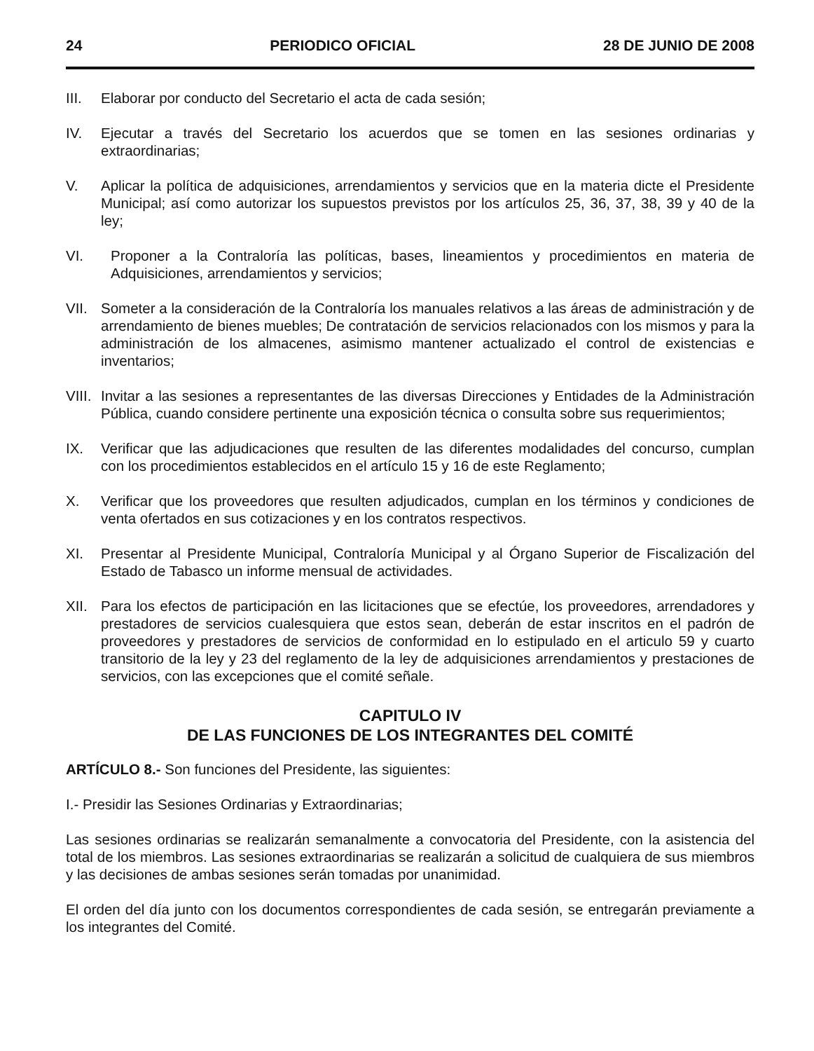24 PERIODICO OFICIAL 28 DE JUNIO DE 2008
III. Elaborar por conducto del Secretario el acta de cada sesión;
IV. Ejecutar a través del Secretario los acuerdos que se tomen en las sesiones ordinarias y extraordinarias;
V. Aplicar la política de adquisiciones, arrendamientos y servicios que en la materia dicte el Presidente Municipal; así como autorizar los supuestos previstos por los artículos 25, 36, 37, 38, 39 y 40 de la ley;
VI. Proponer a la Contraloría las políticas, bases, lineamientos y procedimientos en materia de Adquisiciones, arrendamientos y servicios;
VII. Someter a la consideración de la Contraloría los manuales relativos a las áreas de administración y de arrendamiento de bienes muebles; De contratación de servicios relacionados con los mismos y para la administración de los almacenes, asimismo mantener actualizado el control de existencias e inventarios;
VIII.
Invitar a las sesiones a representantes de las diversas Direcciones y Entidades de la Administración Pública, cuando considere pertinente una exposición técnica o consulta sobre sus requerimientos;
IX. Verificar que las adjudicaciones que resulten de las diferentes modalidades del concurso, cumplan con los procedimientos establecidos en el artículo 15 y 16 de este Reglamento;
X. Verificar que los proveedores que resulten adjudicados, cumplan en los términos y condiciones de venta ofertados en sus cotizaciones y en los contratos respectivos.
XI. Presentar al Presidente Municipal, Contraloría Municipal y al Órgano Superior de Fiscalización del Estado de Tabasco un informe mensual de actividades.
XII. Para los efectos de participación en las licitaciones que se efectúe, los proveedores, arrendadores y prestadores de servicios cualesquiera que estos sean, deberán de estar inscritos en el padrón de proveedores y prestadores de servicios de conformidad en lo estipulado en el articulo 59 y cuarto transitorio de la ley y 23 del reglamento de la ley de adquisiciones arrendamientos y prestaciones de servicios, con las excepciones que el comité señale.
CAPITULO IV
DE LAS FUNCIONES DE LOS INTEGRANTES DEL COMITÉ
ARTÍCULO 8.- Son funciones del Presidente, las siguientes:
I.- Presidir las Sesiones Ordinarias y Extraordinarias;
Las sesiones ordinarias se realizarán semanalmente a convocatoria del Presidente, con la asistencia del total de los miembros. Las sesiones extraordinarias se realizarán a solicitud de cualquiera de sus miembros y las decisiones de ambas sesiones serán tomadas por unanimidad.
El orden del día junto con los documentos correspondientes de cada sesión, se entregarán previamente a los integrantes del Comité.